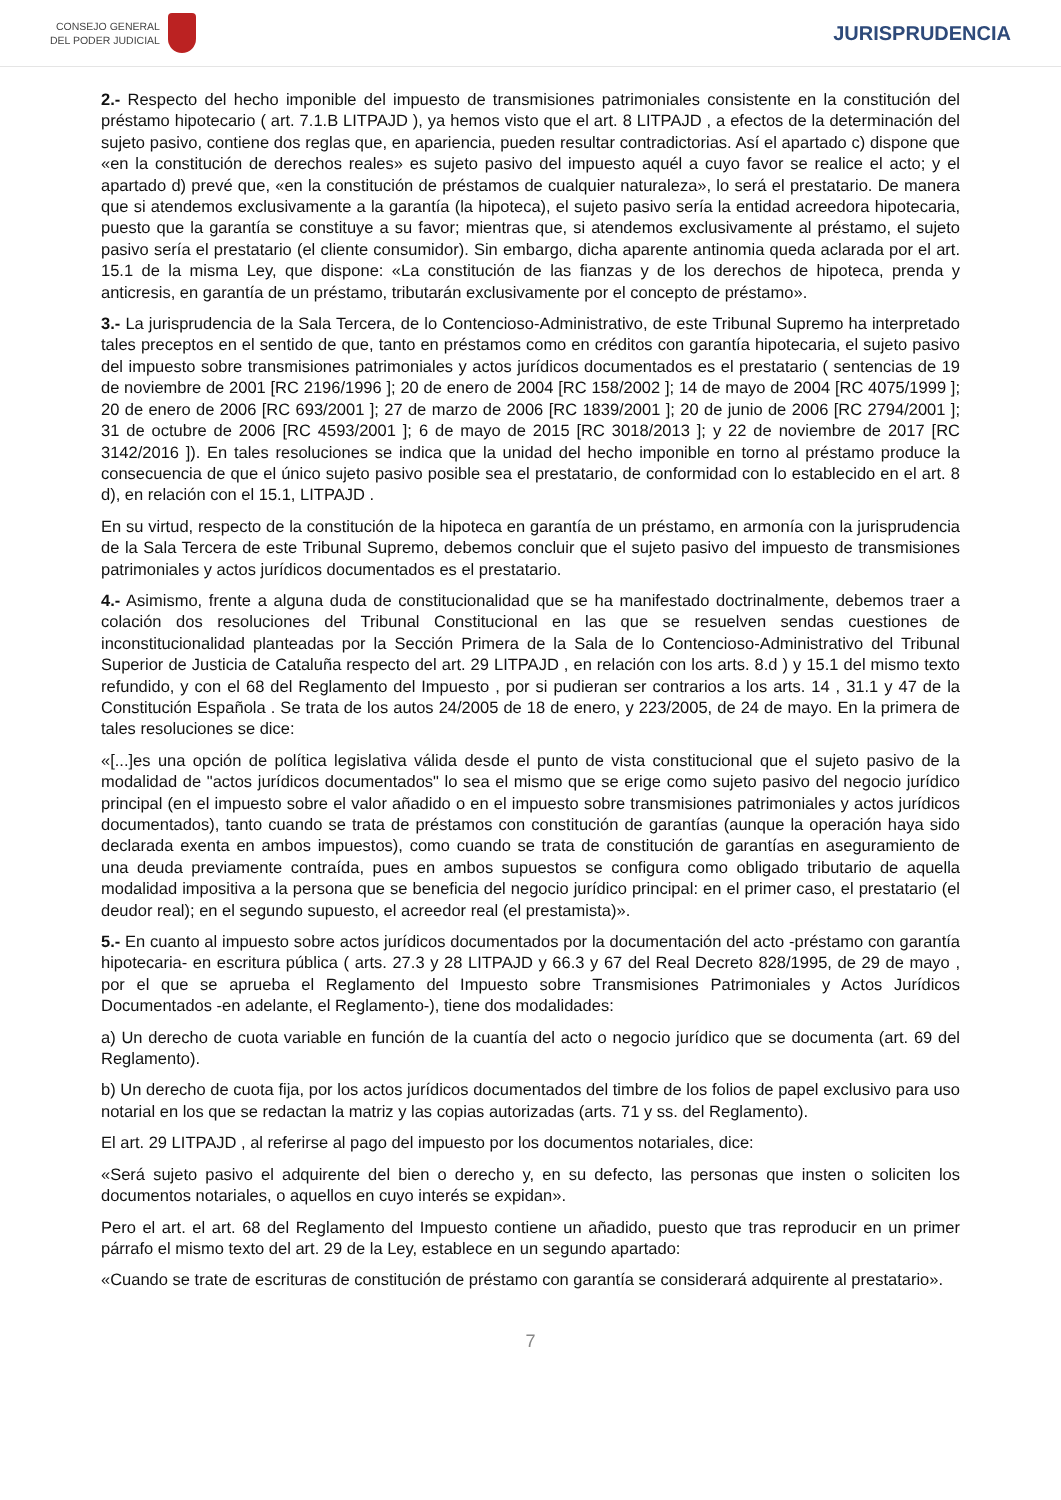CONSEJO GENERAL
DEL PODER JUDICIAL
JURISPRUDENCIA
2.- Respecto del hecho imponible del impuesto de transmisiones patrimoniales consistente en la constitución del préstamo hipotecario ( art. 7.1.B LITPAJD ), ya hemos visto que el art. 8 LITPAJD , a efectos de la determinación del sujeto pasivo, contiene dos reglas que, en apariencia, pueden resultar contradictorias. Así el apartado c) dispone que «en la constitución de derechos reales» es sujeto pasivo del impuesto aquél a cuyo favor se realice el acto; y el apartado d) prevé que, «en la constitución de préstamos de cualquier naturaleza», lo será el prestatario. De manera que si atendemos exclusivamente a la garantía (la hipoteca), el sujeto pasivo sería la entidad acreedora hipotecaria, puesto que la garantía se constituye a su favor; mientras que, si atendemos exclusivamente al préstamo, el sujeto pasivo sería el prestatario (el cliente consumidor). Sin embargo, dicha aparente antinomia queda aclarada por el art. 15.1 de la misma Ley, que dispone: «La constitución de las fianzas y de los derechos de hipoteca, prenda y anticresis, en garantía de un préstamo, tributarán exclusivamente por el concepto de préstamo».
3.- La jurisprudencia de la Sala Tercera, de lo Contencioso-Administrativo, de este Tribunal Supremo ha interpretado tales preceptos en el sentido de que, tanto en préstamos como en créditos con garantía hipotecaria, el sujeto pasivo del impuesto sobre transmisiones patrimoniales y actos jurídicos documentados es el prestatario ( sentencias de 19 de noviembre de 2001 [RC 2196/1996 ]; 20 de enero de 2004 [RC 158/2002 ]; 14 de mayo de 2004 [RC 4075/1999 ]; 20 de enero de 2006 [RC 693/2001 ]; 27 de marzo de 2006 [RC 1839/2001 ]; 20 de junio de 2006 [RC 2794/2001 ]; 31 de octubre de 2006 [RC 4593/2001 ]; 6 de mayo de 2015 [RC 3018/2013 ]; y 22 de noviembre de 2017 [RC 3142/2016 ]). En tales resoluciones se indica que la unidad del hecho imponible en torno al préstamo produce la consecuencia de que el único sujeto pasivo posible sea el prestatario, de conformidad con lo establecido en el art. 8 d), en relación con el 15.1, LITPAJD .
En su virtud, respecto de la constitución de la hipoteca en garantía de un préstamo, en armonía con la jurisprudencia de la Sala Tercera de este Tribunal Supremo, debemos concluir que el sujeto pasivo del impuesto de transmisiones patrimoniales y actos jurídicos documentados es el prestatario.
4.- Asimismo, frente a alguna duda de constitucionalidad que se ha manifestado doctrinalmente, debemos traer a colación dos resoluciones del Tribunal Constitucional en las que se resuelven sendas cuestiones de inconstitucionalidad planteadas por la Sección Primera de la Sala de lo Contencioso-Administrativo del Tribunal Superior de Justicia de Cataluña respecto del art. 29 LITPAJD , en relación con los arts. 8.d ) y 15.1 del mismo texto refundido, y con el 68 del Reglamento del Impuesto , por si pudieran ser contrarios a los arts. 14 , 31.1 y 47 de la Constitución Española . Se trata de los autos 24/2005 de 18 de enero, y 223/2005, de 24 de mayo. En la primera de tales resoluciones se dice:
«[...]es una opción de política legislativa válida desde el punto de vista constitucional que el sujeto pasivo de la modalidad de "actos jurídicos documentados" lo sea el mismo que se erige como sujeto pasivo del negocio jurídico principal (en el impuesto sobre el valor añadido o en el impuesto sobre transmisiones patrimoniales y actos jurídicos documentados), tanto cuando se trata de préstamos con constitución de garantías (aunque la operación haya sido declarada exenta en ambos impuestos), como cuando se trata de constitución de garantías en aseguramiento de una deuda previamente contraída, pues en ambos supuestos se configura como obligado tributario de aquella modalidad impositiva a la persona que se beneficia del negocio jurídico principal: en el primer caso, el prestatario (el deudor real); en el segundo supuesto, el acreedor real (el prestamista)».
5.- En cuanto al impuesto sobre actos jurídicos documentados por la documentación del acto -préstamo con garantía hipotecaria- en escritura pública ( arts. 27.3 y 28 LITPAJD y 66.3 y 67 del Real Decreto 828/1995, de 29 de mayo , por el que se aprueba el Reglamento del Impuesto sobre Transmisiones Patrimoniales y Actos Jurídicos Documentados -en adelante, el Reglamento-), tiene dos modalidades:
a) Un derecho de cuota variable en función de la cuantía del acto o negocio jurídico que se documenta (art. 69 del Reglamento).
b) Un derecho de cuota fija, por los actos jurídicos documentados del timbre de los folios de papel exclusivo para uso notarial en los que se redactan la matriz y las copias autorizadas (arts. 71 y ss. del Reglamento).
El art. 29 LITPAJD , al referirse al pago del impuesto por los documentos notariales, dice:
«Será sujeto pasivo el adquirente del bien o derecho y, en su defecto, las personas que insten o soliciten los documentos notariales, o aquellos en cuyo interés se expidan».
Pero el art. el art. 68 del Reglamento del Impuesto contiene un añadido, puesto que tras reproducir en un primer párrafo el mismo texto del art. 29 de la Ley, establece en un segundo apartado:
«Cuando se trate de escrituras de constitución de préstamo con garantía se considerará adquirente al prestatario».
7